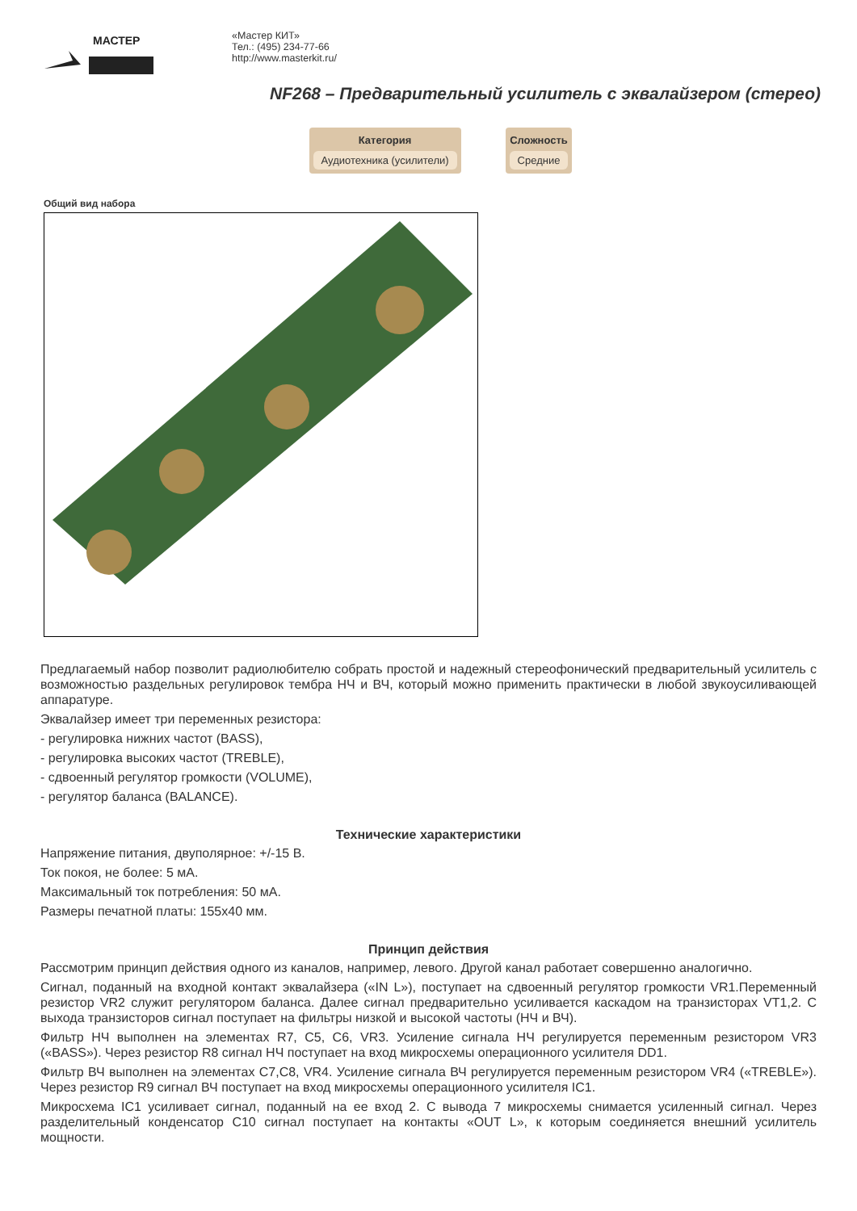МАСТЕР
«Мастер КИТ»
Тел.: (495) 234-77-66
http://www.masterkit.ru/
NF268 – Предварительный усилитель с эквалайзером (стерео)
Категория
Аудиотехника (усилители)
Сложность
Средние
Общий вид набора
Предлагаемый набор позволит радиолюбителю собрать простой и надежный стереофонический предварительный усилитель с возможностью раздельных регулировок тембра НЧ и ВЧ, который можно применить практически в любой звукоусиливающей аппаратуре.
Эквалайзер имеет три переменных резистора:
- регулировка нижних частот (BASS),
- регулировка высоких частот (TREBLE),
- сдвоенный регулятор громкости (VOLUME),
- регулятор баланса (BALANCE).
Технические характеристики
Напряжение питания, двуполярное: +/-15 В.
Ток покоя, не более: 5 мА.
Максимальный ток потребления: 50 мА.
Размеры печатной платы: 155х40 мм.
Принцип действия
Рассмотрим принцип действия одного из каналов, например, левого. Другой канал работает совершенно аналогично.
Сигнал, поданный на входной контакт эквалайзера («IN L»), поступает на сдвоенный регулятор громкости VR1.Переменный резистор VR2 служит регулятором баланса. Далее сигнал предварительно усиливается каскадом на транзисторах VT1,2. С выхода транзисторов сигнал поступает на фильтры низкой и высокой частоты (НЧ и ВЧ).
Фильтр НЧ выполнен на элементах R7, C5, C6, VR3. Усиление сигнала НЧ регулируется переменным резистором VR3 («BASS»). Через резистор R8 сигнал НЧ поступает на вход микросхемы операционного усилителя DD1.
Фильтр ВЧ выполнен на элементах C7,C8, VR4. Усиление сигнала ВЧ регулируется переменным резистором VR4 («TREBLE»). Через резистор R9 сигнал ВЧ поступает на вход микросхемы операционного усилителя IC1.
Микросхема IC1 усиливает сигнал, поданный на ее вход 2. С вывода 7 микросхемы снимается усиленный сигнал. Через разделительный конденсатор C10 сигнал поступает на контакты «OUT L», к которым соединяется внешний усилитель мощности.